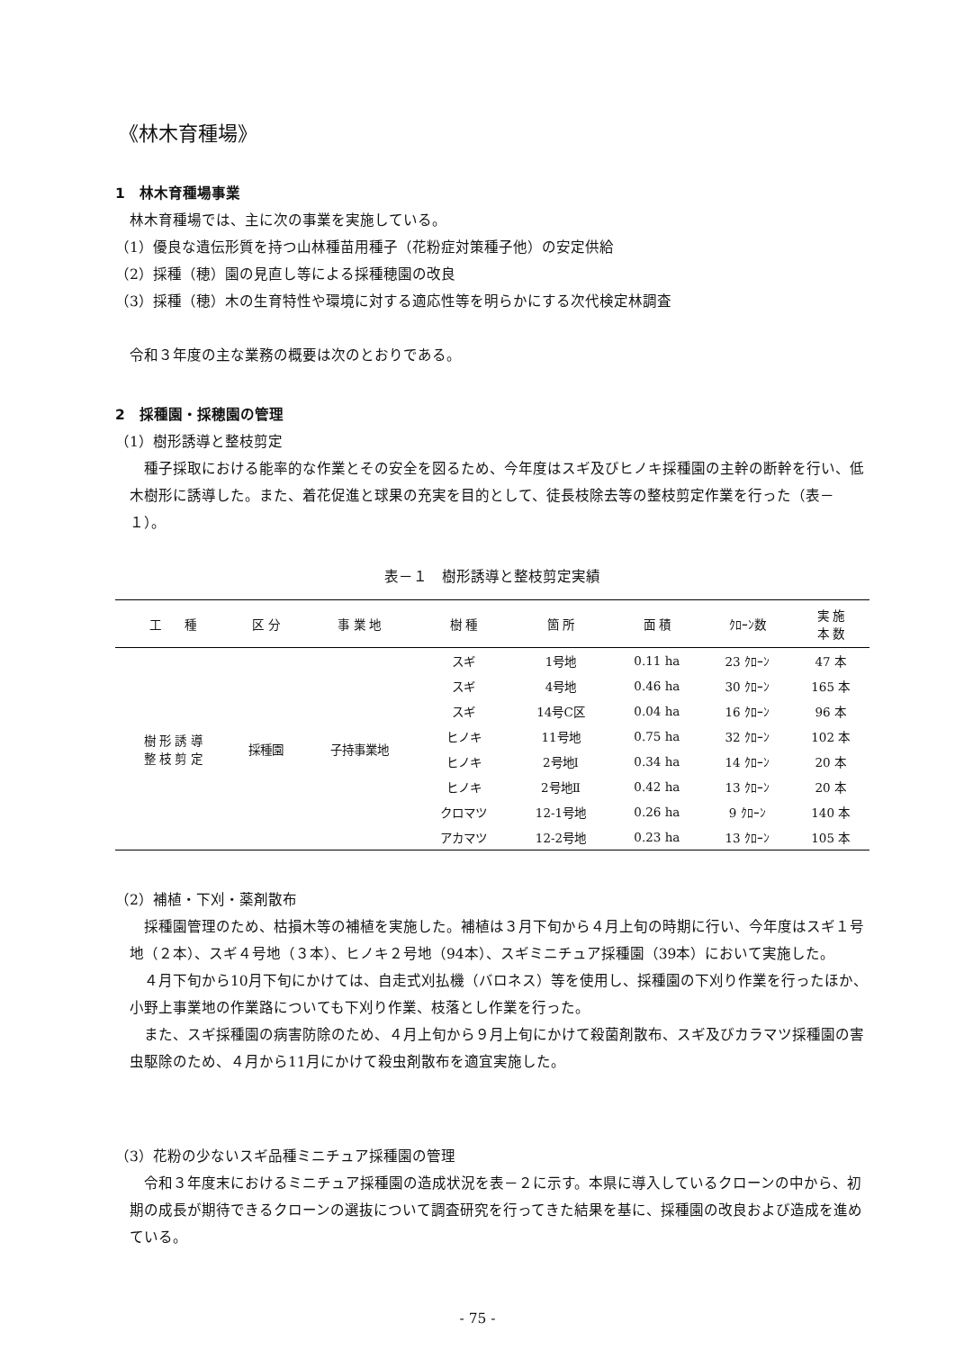《林木育種場》
1　林木育種場事業
林木育種場では、主に次の事業を実施している。
（1）優良な遺伝形質を持つ山林種苗用種子（花粉症対策種子他）の安定供給
（2）採種（穂）園の見直し等による採種穂園の改良
（3）採種（穂）木の生育特性や環境に対する適応性等を明らかにする次代検定林調査
令和３年度の主な業務の概要は次のとおりである。
2　採種園・採穂園の管理
（1）樹形誘導と整枝剪定
種子採取における能率的な作業とその安全を図るため、今年度はスギ及びヒノキ採種園の主幹の断幹を行い、低木樹形に誘導した。また、着花促進と球果の充実を目的として、徒長枝除去等の整枝剪定作業を行った（表－１）。
表－１　樹形誘導と整枝剪定実績
| 工 種 | 区 分 | 事 業 地 | 樹 種 | 箇 所 | 面 積 | ｸﾛｰﾝ数 | 実 施 本 数 |
| --- | --- | --- | --- | --- | --- | --- | --- |
| 樹 形 誘 導 整 枝 剪 定 | 採種園 | 子持事業地 | スギ | 1号地 | 0.11 ha | 23 ｸﾛｰﾝ | 47 本 |
| | | | スギ | 4号地 | 0.46 ha | 30 ｸﾛｰﾝ | 165 本 |
| | | | スギ | 14号C区 | 0.04 ha | 16 ｸﾛｰﾝ | 96 本 |
| | | | ヒノキ | 11号地 | 0.75 ha | 32 ｸﾛｰﾝ | 102 本 |
| | | | ヒノキ | 2号地Ⅰ | 0.34 ha | 14 ｸﾛｰﾝ | 20 本 |
| | | | ヒノキ | 2号地Ⅱ | 0.42 ha | 13 ｸﾛｰﾝ | 20 本 |
| | | | クロマツ | 12-1号地 | 0.26 ha | 9 ｸﾛｰﾝ | 140 本 |
| | | | アカマツ | 12-2号地 | 0.23 ha | 13 ｸﾛｰﾝ | 105 本 |
（2）補植・下刈・薬剤散布
採種園管理のため、枯損木等の補植を実施した。補植は３月下旬から４月上旬の時期に行い、今年度はスギ１号地（２本）、スギ４号地（３本）、ヒノキ２号地（94本）、スギミニチュア採種園（39本）において実施した。
４月下旬から10月下旬にかけては、自走式刈払機（バロネス）等を使用し、採種園の下刈り作業を行ったほか、小野上事業地の作業路についても下刈り作業、枝落とし作業を行った。
また、スギ採種園の病害防除のため、４月上旬から９月上旬にかけて殺菌剤散布、スギ及びカラマツ採種園の害虫駆除のため、４月から11月にかけて殺虫剤散布を適宜実施した。
（3）花粉の少ないスギ品種ミニチュア採種園の管理
令和３年度末におけるミニチュア採種園の造成状況を表－２に示す。本県に導入しているクローンの中から、初期の成長が期待できるクローンの選抜について調査研究を行ってきた結果を基に、採種園の改良および造成を進めている。
- 75 -